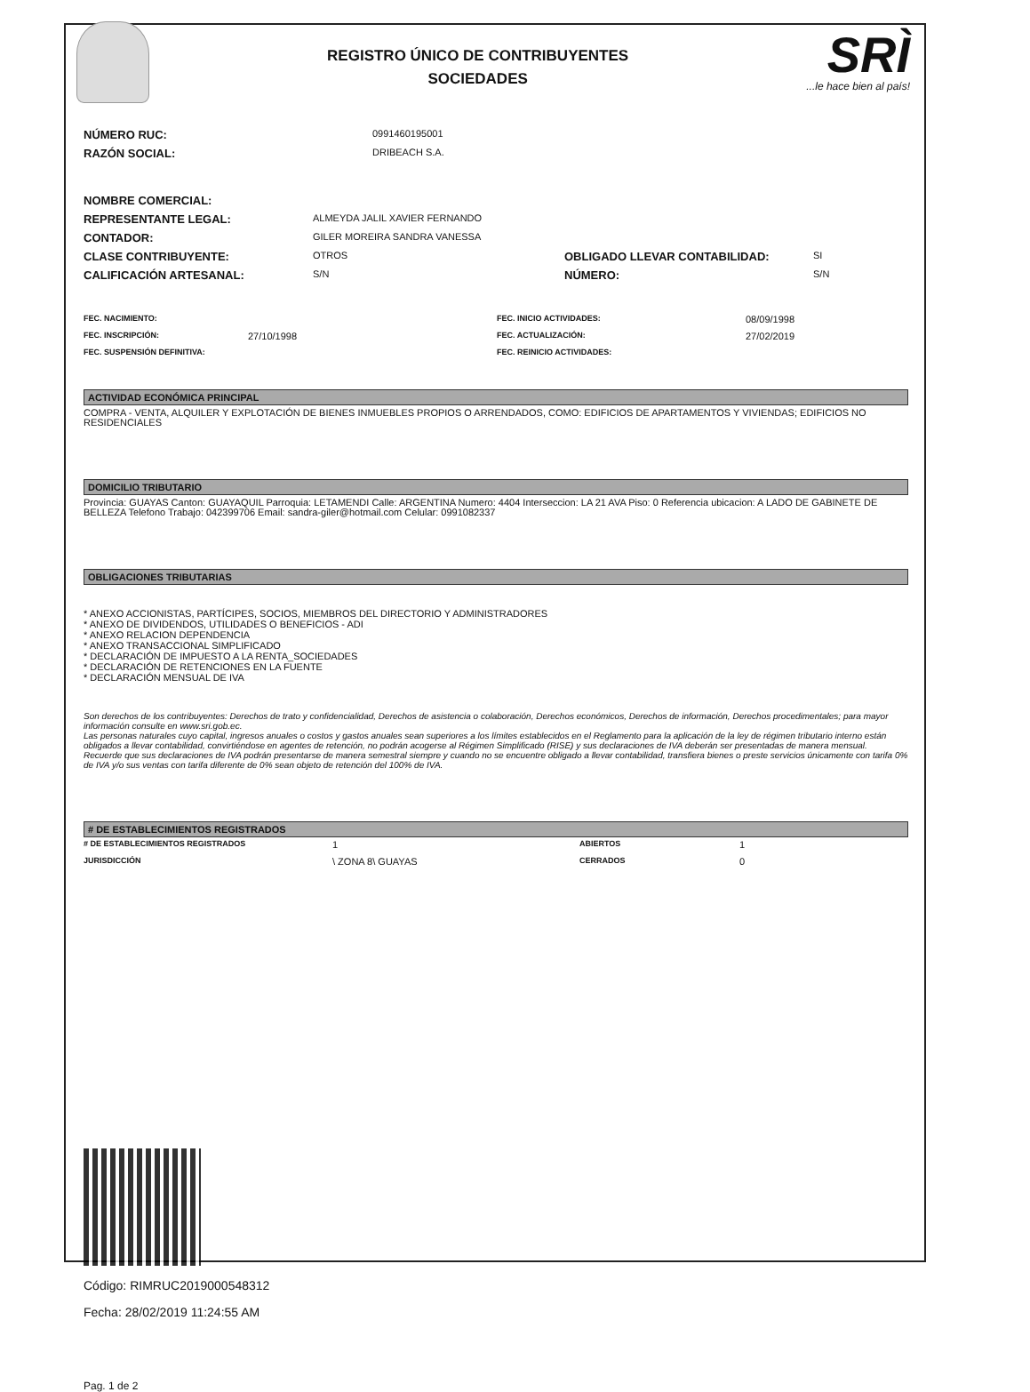REGISTRO ÚNICO DE CONTRIBUYENTES
SOCIEDADES
SRÌ...le hace bien al país!
| NÚMERO RUC: | 0991460195001 |
| RAZÓN SOCIAL: | DRIBEACH S.A. |
| NOMBRE COMERCIAL: | | | |
| REPRESENTANTE LEGAL: | ALMEYDA JALIL XAVIER FERNANDO | | |
| CONTADOR: | GILER MOREIRA SANDRA VANESSA | | |
| CLASE CONTRIBUYENTE: | OTROS | OBLIGADO LLEVAR CONTABILIDAD: | SI |
| CALIFICACIÓN ARTESANAL: | S/N | NÚMERO: | S/N |
| FEC. NACIMIENTO: | | FEC. INICIO ACTIVIDADES: | 08/09/1998 |
| FEC. INSCRIPCIÓN: | 27/10/1998 | FEC. ACTUALIZACIÓN: | 27/02/2019 |
| FEC. SUSPENSIÓN DEFINITIVA: | | FEC. REINICIO ACTIVIDADES: | |
ACTIVIDAD ECONÓMICA PRINCIPAL
COMPRA - VENTA, ALQUILER Y EXPLOTACIÓN DE BIENES INMUEBLES PROPIOS O ARRENDADOS, COMO: EDIFICIOS DE APARTAMENTOS Y VIVIENDAS; EDIFICIOS NO RESIDENCIALES
DOMICILIO TRIBUTARIO
Provincia: GUAYAS Canton: GUAYAQUIL Parroquia: LETAMENDI Calle: ARGENTINA Numero: 4404 Interseccion: LA 21 AVA Piso: 0 Referencia ubicacion: A LADO DE GABINETE DE BELLEZA Telefono Trabajo: 042399706 Email: sandra-giler@hotmail.com Celular: 0991082337
OBLIGACIONES TRIBUTARIAS
* ANEXO ACCIONISTAS, PARTÍCIPES, SOCIOS, MIEMBROS DEL DIRECTORIO Y ADMINISTRADORES
* ANEXO DE DIVIDENDOS, UTILIDADES O BENEFICIOS - ADI
* ANEXO RELACION DEPENDENCIA
* ANEXO TRANSACCIONAL SIMPLIFICADO
* DECLARACIÓN DE IMPUESTO A LA RENTA_SOCIEDADES
* DECLARACIÓN DE RETENCIONES EN LA FUENTE
* DECLARACIÓN MENSUAL DE IVA
Son derechos de los contribuyentes: Derechos de trato y confidencialidad, Derechos de asistencia o colaboración, Derechos económicos, Derechos de información, Derechos procedimentales; para mayor información consulte en www.sri.gob.ec.
Las personas naturales cuyo capital, ingresos anuales o costos y gastos anuales sean superiores a los límites establecidos en el Reglamento para la aplicación de la ley de régimen tributario interno están obligados a llevar contabilidad, convirtiéndose en agentes de retención, no podrán acogerse al Régimen Simplificado (RISE) y sus declaraciones de IVA deberán ser presentadas de manera mensual.
Recuerde que sus declaraciones de IVA podrán presentarse de manera semestral siempre y cuando no se encuentre obligado a llevar contabilidad, transfiera bienes o preste servicios únicamente con tarifa 0% de IVA y/o sus ventas con tarifa diferente de 0% sean objeto de retención del 100% de IVA.
# DE ESTABLECIMIENTOS REGISTRADOS
| # DE ESTABLECIMIENTOS REGISTRADOS | 1 | ABIERTOS | 1 |
| JURISDICCIÓN | \ ZONA 8\ GUAYAS | CERRADOS | 0 |
Código: RIMRUC2019000548312
Fecha: 28/02/2019 11:24:55 AM
Pag. 1 de 2